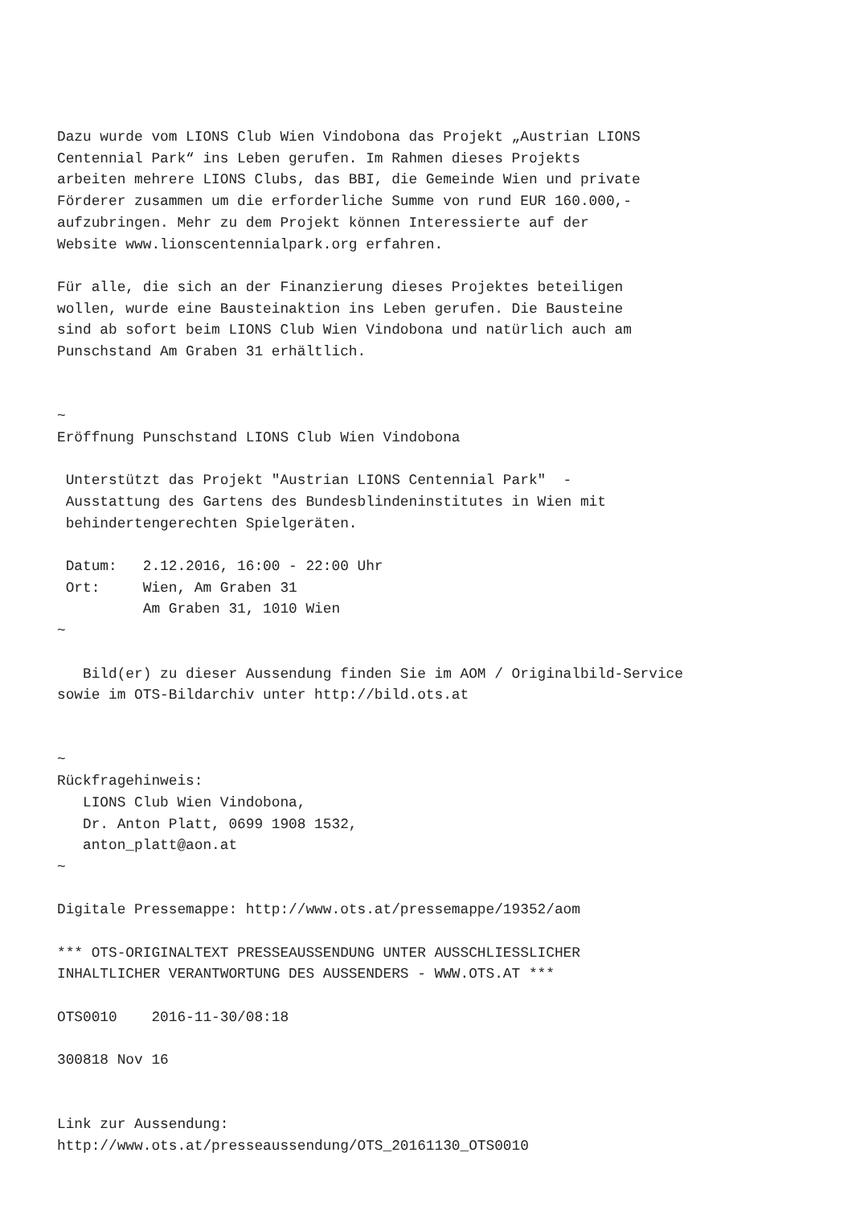Dazu wurde vom LIONS Club Wien Vindobona das Projekt „Austrian LIONS
Centennial Park“ ins Leben gerufen. Im Rahmen dieses Projekts
arbeiten mehrere LIONS Clubs, das BBI, die Gemeinde Wien und private
Förderer zusammen um die erforderliche Summe von rund EUR 160.000,-
aufzubringen. Mehr zu dem Projekt können Interessierte auf der
Website www.lionscentennialpark.org erfahren.

Für alle, die sich an der Finanzierung dieses Projektes beteiligen
wollen, wurde eine Bausteinaktion ins Leben gerufen. Die Bausteine
sind ab sofort beim LIONS Club Wien Vindobona und natürlich auch am
Punschstand Am Graben 31 erhältlich.


~
Eröffnung Punschstand LIONS Club Wien Vindobona

 Unterstützt das Projekt "Austrian LIONS Centennial Park"  -
 Ausstattung des Gartens des Bundesblindeninstitutes in Wien mit
 behindertengerechten Spielgeräten.

 Datum:   2.12.2016, 16:00 - 22:00 Uhr
 Ort:     Wien, Am Graben 31
          Am Graben 31, 1010 Wien
~

   Bild(er) zu dieser Aussendung finden Sie im AOM / Originalbild-Service
sowie im OTS-Bildarchiv unter http://bild.ots.at


~
Rückfragehinweis:
   LIONS Club Wien Vindobona,
   Dr. Anton Platt, 0699 1908 1532,
   anton_platt@aon.at
~

Digitale Pressemappe: http://www.ots.at/pressemappe/19352/aom

*** OTS-ORIGINALTEXT PRESSEAUSSENDUNG UNTER AUSSCHLIESSLICHER
INHALTLICHER VERANTWORTUNG DES AUSSENDERS - WWW.OTS.AT ***

OTS0010    2016-11-30/08:18

300818 Nov 16


Link zur Aussendung:
http://www.ots.at/presseaussendung/OTS_20161130_OTS0010